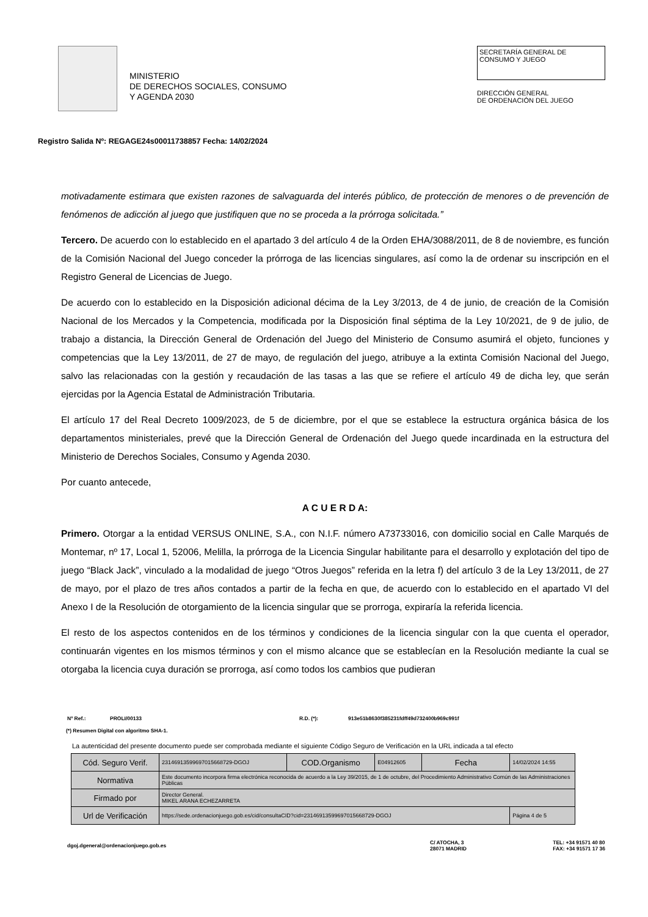MINISTERIO
DE DERECHOS SOCIALES, CONSUMO
Y AGENDA 2030
SECRETARÍA GENERAL DE
CONSUMO Y JUEGO
DIRECCIÓN GENERAL
DE ORDENACIÓN DEL JUEGO
Registro Salida Nº: REGAGE24s00011738857 Fecha: 14/02/2024
motivadamente estimara que existen razones de salvaguarda del interés público, de protección de menores o de prevención de fenómenos de adicción al juego que justifiquen que no se proceda a la prórroga solicitada.”
Tercero. De acuerdo con lo establecido en el apartado 3 del artículo 4 de la Orden EHA/3088/2011, de 8 de noviembre, es función de la Comisión Nacional del Juego conceder la prórroga de las licencias singulares, así como la de ordenar su inscripción en el Registro General de Licencias de Juego.
De acuerdo con lo establecido en la Disposición adicional décima de la Ley 3/2013, de 4 de junio, de creación de la Comisión Nacional de los Mercados y la Competencia, modificada por la Disposición final séptima de la Ley 10/2021, de 9 de julio, de trabajo a distancia, la Dirección General de Ordenación del Juego del Ministerio de Consumo asumirá el objeto, funciones y competencias que la Ley 13/2011, de 27 de mayo, de regulación del juego, atribuye a la extinta Comisión Nacional del Juego, salvo las relacionadas con la gestión y recaudación de las tasas a las que se refiere el artículo 49 de dicha ley, que serán ejercidas por la Agencia Estatal de Administración Tributaria.
El artículo 17 del Real Decreto 1009/2023, de 5 de diciembre, por el que se establece la estructura orgánica básica de los departamentos ministeriales, prevé que la Dirección General de Ordenación del Juego quede incardinada en la estructura del Ministerio de Derechos Sociales, Consumo y Agenda 2030.
Por cuanto antecede,
A C U E R D A:
Primero. Otorgar a la entidad VERSUS ONLINE, S.A., con N.I.F. número A73733016, con domicilio social en Calle Marqués de Montemar, nº 17, Local 1, 52006, Melilla, la prórroga de la Licencia Singular habilitante para el desarrollo y explotación del tipo de juego “Black Jack”, vinculado a la modalidad de juego “Otros Juegos” referida en la letra f) del artículo 3 de la Ley 13/2011, de 27 de mayo, por el plazo de tres años contados a partir de la fecha en que, de acuerdo con lo establecido en el apartado VI del Anexo I de la Resolución de otorgamiento de la licencia singular que se prorroga, expiraría la referida licencia.
El resto de los aspectos contenidos en de los términos y condiciones de la licencia singular con la que cuenta el operador, continuarán vigentes en los mismos términos y con el mismo alcance que se establecían en la Resolución mediante la cual se otorgaba la licencia cuya duración se prorroga, así como todos los cambios que pudieran
Nº Ref.: PROLI/00133 R.D. (*): 913e51b8630f385231fdff49d732400b969c991f
(*) Resumen Digital con algoritmo SHA-1.
La autenticidad del presente documento puede ser comprobada mediante el siguiente Código Seguro de Verificación en la URL indicada a tal efecto
| Cód. Seguro Verif. | 23146913599697015668729-DGOJ | COD.Organismo | E04912605 | Fecha | 14/02/2024 14:55 |
| Normativa | Este documento incorpora firma electrónica reconocida de acuerdo a la Ley 39/2015, de 1 de octubre, del Procedimiento Administrativo Común de las Administraciones Públicas | | | | |
| Firmado por | Director General. MIKEL ARANA ECHEZARRETA | | | | |
| Url de Verificación | https://sede.ordenacionjuego.gob.es/cid/consultaCID?cid=23146913599697015668729-DGOJ | | | | Página 4 de 5 |
dgoj.dgeneral@ordenacionjuego.gob.es C/ ATOCHA, 3
28071 MADRID TEL: +34 91571 40 80
FAX: +34 91571 17 36